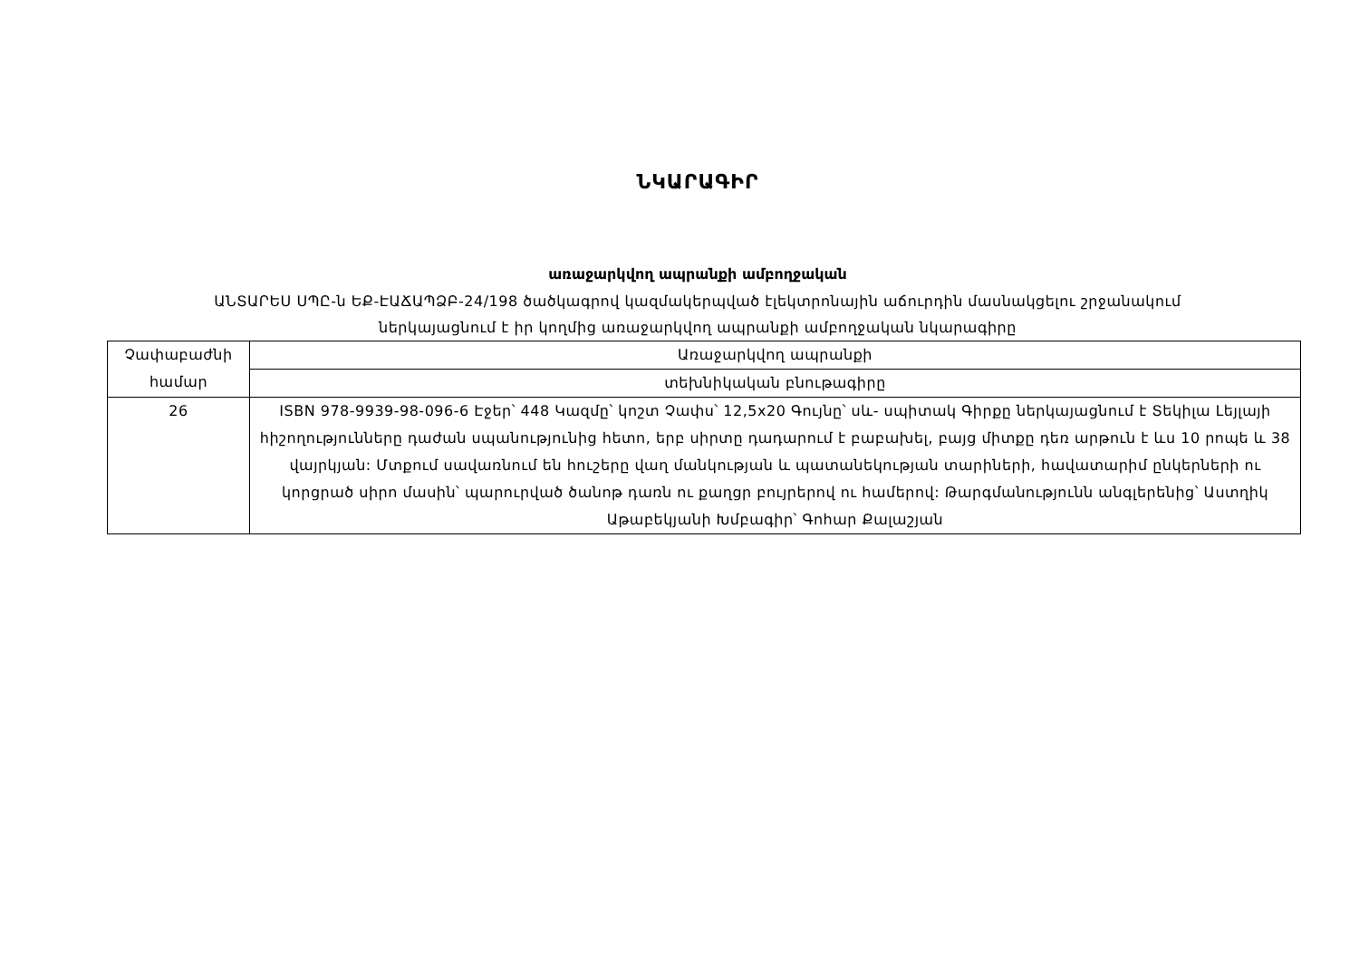ՆԿԱՐԱԳԻՐ
առաջարկվող ապրանքի ամբողջական
ԱՆՏԱՐԵՍ ՍՊԸ-ն ԵՔ-ԷԱՃԱՊՁԲ-24/198 ծածկագրով կազմակերպված էլեկտրոնային աճուրդին մասնակցելու շրջանակում
ներկայացնում է իր կողմից առաջարկվող ապրանքի ամբողջական նկարագիրը
| Չափաբաժնի համար | Առաջարկվող ապրանքի |
| --- | --- |
| | տեխնիկական բնութագիրը |
| 26 | ISBN 978-9939-98-096-6 Էջեր՝ 448 Կազմը՝ կոշտ Չափս՝ 12,5x20 Գույնը՝ սև- սպիտակ Գիրքը ներկայացնում է Տեկիլա Լեյլայի հիշողությունները դաժան սպանությունից հետո, երբ սիրտը դադարում է բաբախել, բայց միտքը դեռ արթուն է ևս 10 րոպե և 38 վայրկյան: Մտքում սավառնում են հուշերը վաղ մանկության և պատանեկության տարիների, հավատարիմ ընկերների ու կորցրած սիրո մասին՝ պարուրված ծանոթ դառն ու քաղցր բույրերով ու համերով: Թարգմանությունն անգլերենից՝ Աստղիկ Աթաբեկյանի Խմբագիր՝ Գոհար Քալաշյան |